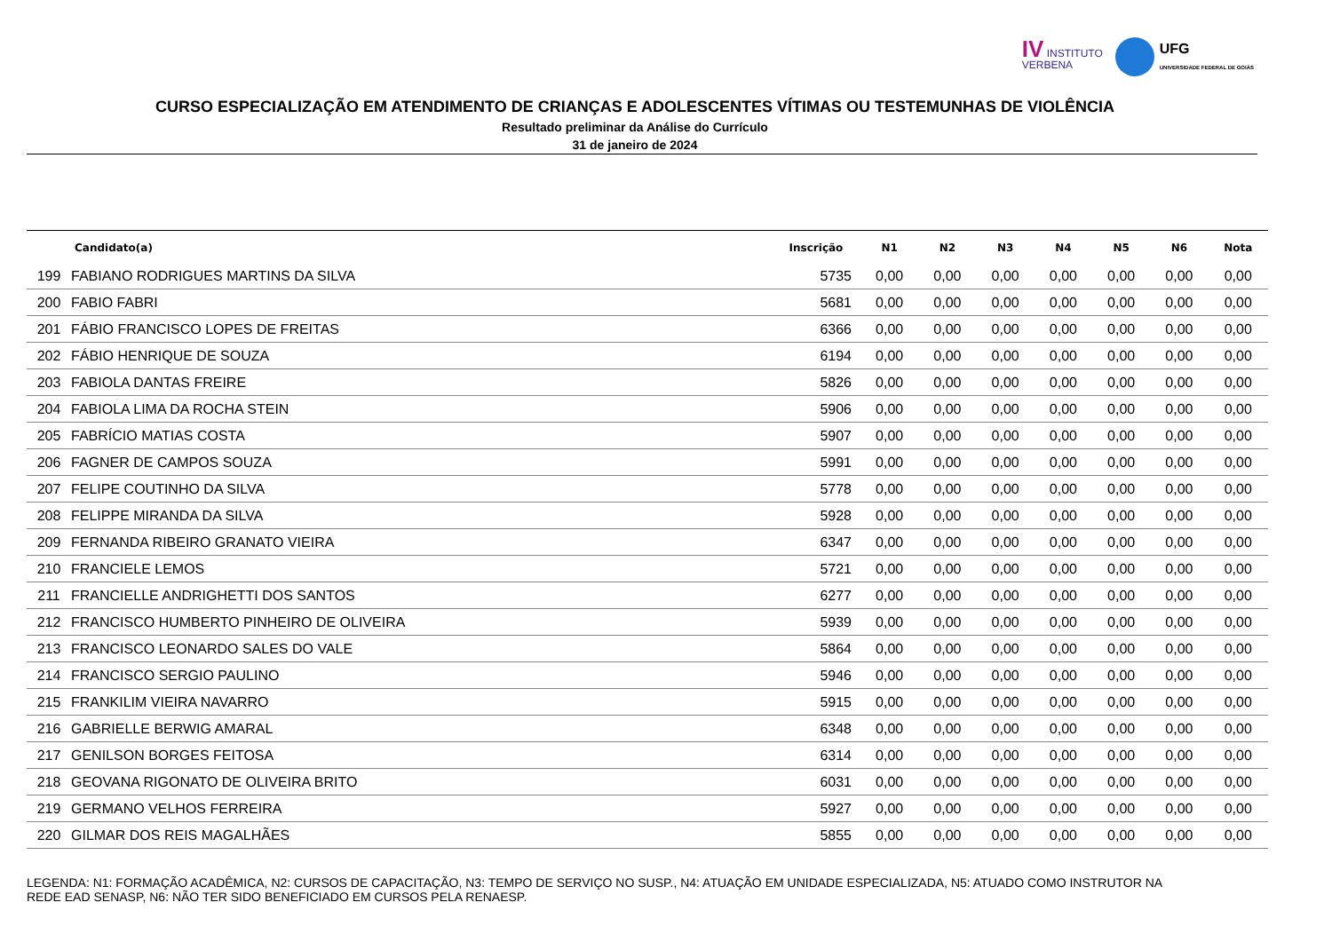IV INSTITUTO
VERBENA
UFG
UNIVERSIDADE FEDERAL DE GOIÁS
CURSO ESPECIALIZAÇÃO EM ATENDIMENTO DE CRIANÇAS E ADOLESCENTES VÍTIMAS OU TESTEMUNHAS DE VIOLÊNCIA
Resultado preliminar da Análise do Currículo
31 de janeiro de 2024
| | Candidato(a) | Inscrição | N1 | N2 | N3 | N4 | N5 | N6 | Nota |
| --- | --- | --- | --- | --- | --- | --- | --- | --- | --- |
| 199 | FABIANO RODRIGUES MARTINS DA SILVA | 5735 | 0,00 | 0,00 | 0,00 | 0,00 | 0,00 | 0,00 | 0,00 |
| 200 | FABIO FABRI | 5681 | 0,00 | 0,00 | 0,00 | 0,00 | 0,00 | 0,00 | 0,00 |
| 201 | FÁBIO FRANCISCO LOPES DE FREITAS | 6366 | 0,00 | 0,00 | 0,00 | 0,00 | 0,00 | 0,00 | 0,00 |
| 202 | FÁBIO HENRIQUE DE SOUZA | 6194 | 0,00 | 0,00 | 0,00 | 0,00 | 0,00 | 0,00 | 0,00 |
| 203 | FABIOLA DANTAS FREIRE | 5826 | 0,00 | 0,00 | 0,00 | 0,00 | 0,00 | 0,00 | 0,00 |
| 204 | FABIOLA LIMA DA ROCHA STEIN | 5906 | 0,00 | 0,00 | 0,00 | 0,00 | 0,00 | 0,00 | 0,00 |
| 205 | FABRÍCIO MATIAS COSTA | 5907 | 0,00 | 0,00 | 0,00 | 0,00 | 0,00 | 0,00 | 0,00 |
| 206 | FAGNER DE CAMPOS SOUZA | 5991 | 0,00 | 0,00 | 0,00 | 0,00 | 0,00 | 0,00 | 0,00 |
| 207 | FELIPE COUTINHO DA SILVA | 5778 | 0,00 | 0,00 | 0,00 | 0,00 | 0,00 | 0,00 | 0,00 |
| 208 | FELIPPE MIRANDA DA SILVA | 5928 | 0,00 | 0,00 | 0,00 | 0,00 | 0,00 | 0,00 | 0,00 |
| 209 | FERNANDA RIBEIRO GRANATO VIEIRA | 6347 | 0,00 | 0,00 | 0,00 | 0,00 | 0,00 | 0,00 | 0,00 |
| 210 | FRANCIELE LEMOS | 5721 | 0,00 | 0,00 | 0,00 | 0,00 | 0,00 | 0,00 | 0,00 |
| 211 | FRANCIELLE ANDRIGHETTI DOS SANTOS | 6277 | 0,00 | 0,00 | 0,00 | 0,00 | 0,00 | 0,00 | 0,00 |
| 212 | FRANCISCO HUMBERTO PINHEIRO DE OLIVEIRA | 5939 | 0,00 | 0,00 | 0,00 | 0,00 | 0,00 | 0,00 | 0,00 |
| 213 | FRANCISCO LEONARDO SALES DO VALE | 5864 | 0,00 | 0,00 | 0,00 | 0,00 | 0,00 | 0,00 | 0,00 |
| 214 | FRANCISCO SERGIO PAULINO | 5946 | 0,00 | 0,00 | 0,00 | 0,00 | 0,00 | 0,00 | 0,00 |
| 215 | FRANKILIM VIEIRA NAVARRO | 5915 | 0,00 | 0,00 | 0,00 | 0,00 | 0,00 | 0,00 | 0,00 |
| 216 | GABRIELLE BERWIG AMARAL | 6348 | 0,00 | 0,00 | 0,00 | 0,00 | 0,00 | 0,00 | 0,00 |
| 217 | GENILSON BORGES FEITOSA | 6314 | 0,00 | 0,00 | 0,00 | 0,00 | 0,00 | 0,00 | 0,00 |
| 218 | GEOVANA RIGONATO DE OLIVEIRA BRITO | 6031 | 0,00 | 0,00 | 0,00 | 0,00 | 0,00 | 0,00 | 0,00 |
| 219 | GERMANO VELHOS FERREIRA | 5927 | 0,00 | 0,00 | 0,00 | 0,00 | 0,00 | 0,00 | 0,00 |
| 220 | GILMAR DOS REIS MAGALHÃES | 5855 | 0,00 | 0,00 | 0,00 | 0,00 | 0,00 | 0,00 | 0,00 |
LEGENDA: N1: FORMAÇÃO ACADÊMICA, N2: CURSOS DE CAPACITAÇÃO, N3: TEMPO DE SERVIÇO NO SUSP., N4: ATUAÇÃO EM UNIDADE ESPECIALIZADA, N5: ATUADO COMO INSTRUTOR NA REDE EAD SENASP, N6: NÃO TER SIDO BENEFICIADO EM CURSOS PELA RENAESP.